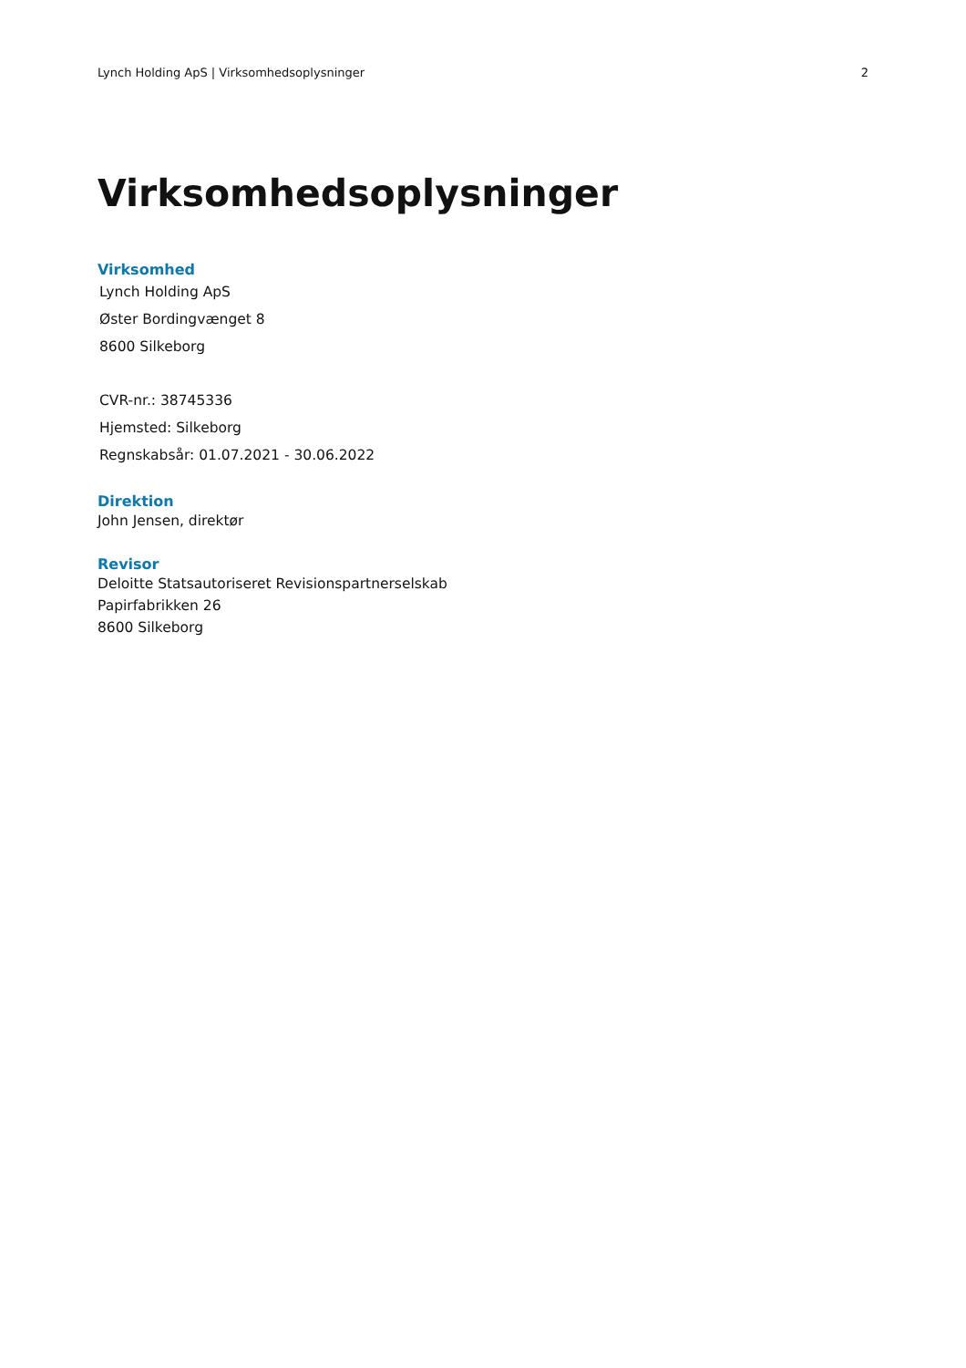Lynch Holding ApS | Virksomhedsoplysninger 2
Virksomhedsoplysninger
Virksomhed
Lynch Holding ApS
Øster Bordingvænget 8
8600 Silkeborg
CVR-nr.: 38745336
Hjemsted: Silkeborg
Regnskabsår: 01.07.2021 - 30.06.2022
Direktion
John Jensen, direktør
Revisor
Deloitte Statsautoriseret Revisionspartnerselskab
Papirfabrikken 26
8600 Silkeborg